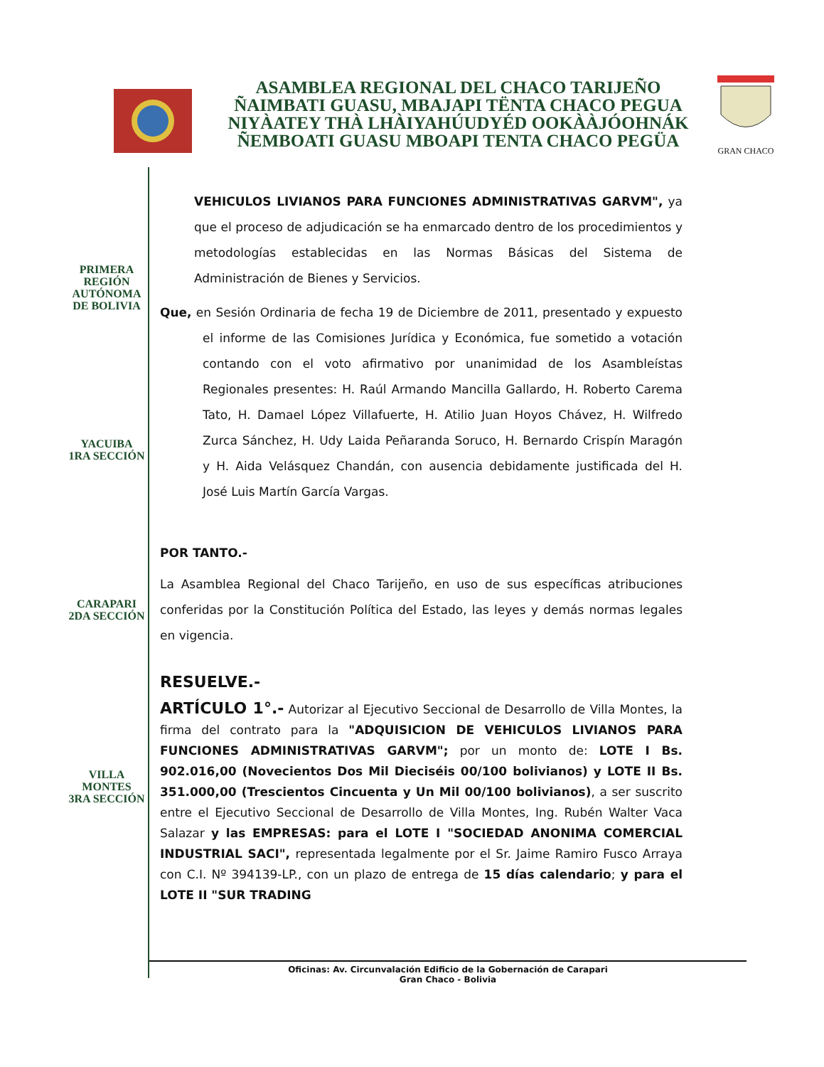ASAMBLEA REGIONAL DEL CHACO TARIJEÑO
ÑAIMBATI GUASU, MBAJAPI TËNTA CHACO PEGUA
NIYÀATEY THÀ LHÀIYAHÚUDYÉD OOKÀÀJÓOHNÁK
ÑEMBOATI GUASU MBOAPI TENTA CHACO PEGÜA
GRAN CHACO
PRIMERA
REGIÓN
AUTÓNOMA
DE BOLIVIA
YACUIBA
1RA SECCIÓN
CARAPARI
2DA SECCIÓN
VILLA
MONTES
3RA SECCIÓN
VEHICULOS LIVIANOS PARA FUNCIONES ADMINISTRATIVAS GARVM", ya que el proceso de adjudicación se ha enmarcado dentro de los procedimientos y metodologías establecidas en las Normas Básicas del Sistema de Administración de Bienes y Servicios.
Que, en Sesión Ordinaria de fecha 19 de Diciembre de 2011, presentado y expuesto el informe de las Comisiones Jurídica y Económica, fue sometido a votación contando con el voto afirmativo por unanimidad de los Asambleístas Regionales presentes: H. Raúl Armando Mancilla Gallardo, H. Roberto Carema Tato, H. Damael López Villafuerte, H. Atilio Juan Hoyos Chávez, H. Wilfredo Zurca Sánchez, H. Udy Laida Peñaranda Soruco, H. Bernardo Crispín Maragón y H. Aida Velásquez Chandán, con ausencia debidamente justificada del H. José Luis Martín García Vargas.
POR TANTO.-
La Asamblea Regional del Chaco Tarijeño, en uso de sus específicas atribuciones conferidas por la Constitución Política del Estado, las leyes y demás normas legales en vigencia.
RESUELVE.-
ARTÍCULO 1°.- Autorizar al Ejecutivo Seccional de Desarrollo de Villa Montes, la firma del contrato para la "ADQUISICION DE VEHICULOS LIVIANOS PARA FUNCIONES ADMINISTRATIVAS GARVM"; por un monto de: LOTE I Bs. 902.016,00 (Novecientos Dos Mil Dieciséis 00/100 bolivianos) y LOTE II Bs. 351.000,00 (Trescientos Cincuenta y Un Mil 00/100 bolivianos), a ser suscrito entre el Ejecutivo Seccional de Desarrollo de Villa Montes, Ing. Rubén Walter Vaca Salazar y las EMPRESAS: para el LOTE I "SOCIEDAD ANONIMA COMERCIAL INDUSTRIAL SACI", representada legalmente por el Sr. Jaime Ramiro Fusco Arraya con C.I. Nº 394139-LP., con un plazo de entrega de 15 días calendario; y para el LOTE II "SUR TRADING
Oficinas: Av. Circunvalación Edificio de la Gobernación de Carapari
Gran Chaco - Bolivia